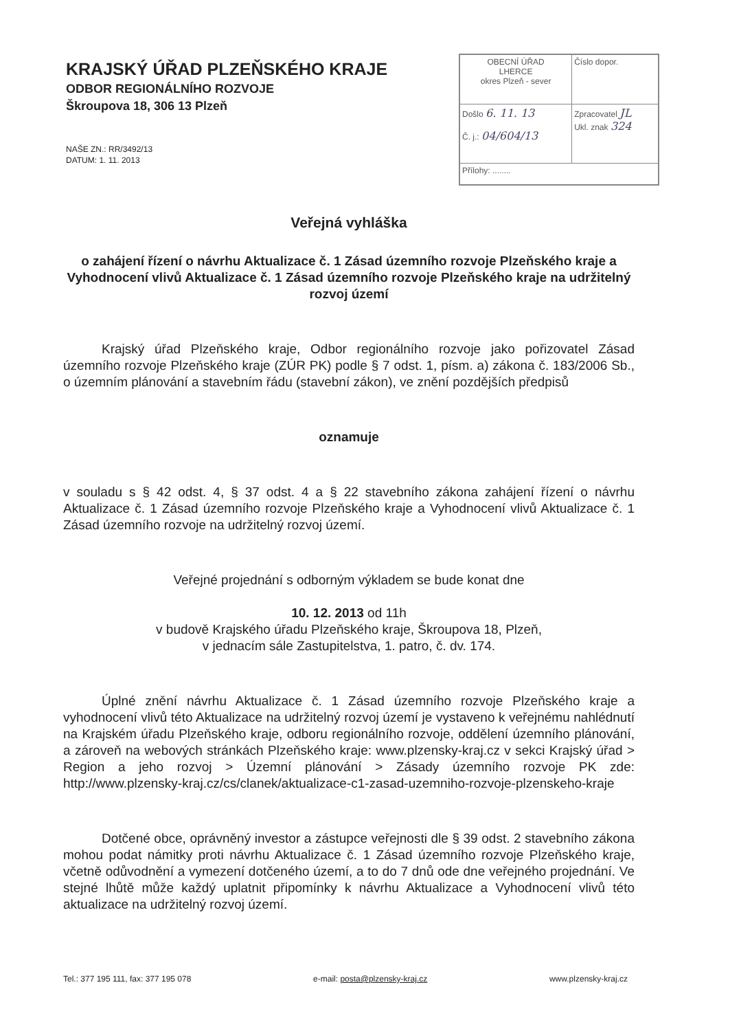KRAJSKÝ ÚŘAD PLZEŇSKÉHO KRAJE
ODBOR REGIONÁLNÍHO ROZVOJE
Škroupova 18, 306 13 Plzeň
NAŠE ZN.: RR/3492/13
DATUM: 1. 11. 2013
| OBECNÍ ÚŘAD LHERCE okres Plzeň - sever | Číslo dopor. |
| Došlo 6. 11. 13 Č. j.: 04/604/13 | Zpracovatel JL Ukl. znak 324 |
| Přílohy: ........ | |
Veřejná vyhláška
o zahájení řízení o návrhu Aktualizace č. 1 Zásad územního rozvoje Plzeňského kraje a Vyhodnocení vlivů Aktualizace č. 1 Zásad územního rozvoje Plzeňského kraje na udržitelný rozvoj území
Krajský úřad Plzeňského kraje, Odbor regionálního rozvoje jako pořizovatel Zásad územního rozvoje Plzeňského kraje (ZÚR PK) podle § 7 odst. 1, písm. a) zákona č. 183/2006 Sb., o územním plánování a stavebním řádu (stavební zákon), ve znění pozdějších předpisů
oznamuje
v souladu s § 42 odst. 4, § 37 odst. 4 a § 22 stavebního zákona zahájení řízení o návrhu Aktualizace č. 1 Zásad územního rozvoje Plzeňského kraje a Vyhodnocení vlivů Aktualizace č. 1 Zásad územního rozvoje na udržitelný rozvoj území.
Veřejné projednání s odborným výkladem se bude konat dne
10. 12. 2013 od 11h
v budově Krajského úřadu Plzeňského kraje, Škroupova 18, Plzeň,
v jednacím sále Zastupitelstva, 1. patro, č. dv. 174.
Úplné znění návrhu Aktualizace č. 1 Zásad územního rozvoje Plzeňského kraje a vyhodnocení vlivů této Aktualizace na udržitelný rozvoj území je vystaveno k veřejnému nahlédnutí na Krajském úřadu Plzeňského kraje, odboru regionálního rozvoje, oddělení územního plánování, a zároveň na webových stránkách Plzeňského kraje: www.plzensky-kraj.cz v sekci Krajský úřad > Region a jeho rozvoj > Územní plánování > Zásady územního rozvoje PK zde: http://www.plzensky-kraj.cz/cs/clanek/aktualizace-c1-zasad-uzemniho-rozvoje-plzenskeho-kraje
Dotčené obce, oprávněný investor a zástupce veřejnosti dle § 39 odst. 2 stavebního zákona mohou podat námitky proti návrhu Aktualizace č. 1 Zásad územního rozvoje Plzeňského kraje, včetně odůvodnění a vymezení dotčeného území, a to do 7 dnů ode dne veřejného projednání. Ve stejné lhůtě může každý uplatnit připomínky k návrhu Aktualizace a Vyhodnocení vlivů této aktualizace na udržitelný rozvoj území.
Tel.: 377 195 111, fax: 377 195 078 e-mail: posta@plzensky-kraj.cz www.plzensky-kraj.cz